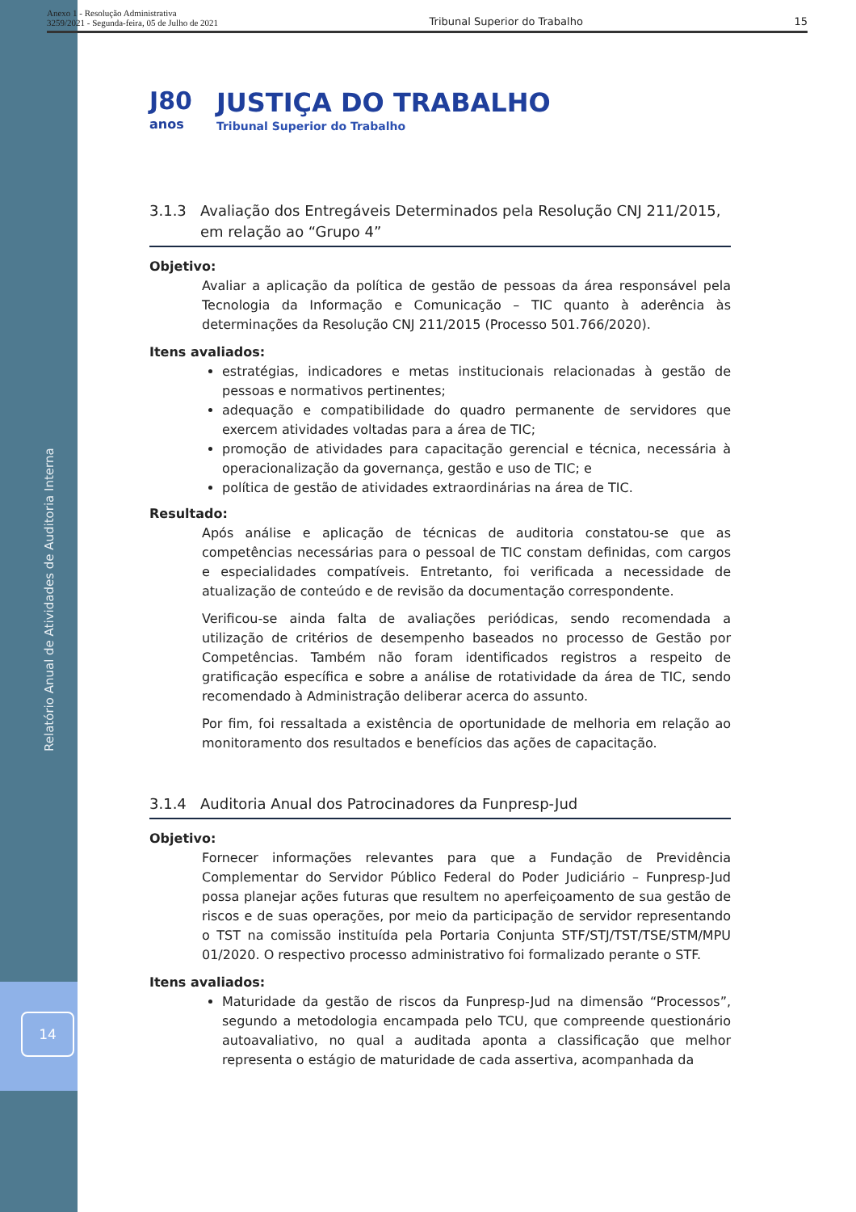Relatório Anual de Atividades de Auditoria Interna
14
Anexo 1 - Resolução Administrativa
3259/2021 - Segunda-feira, 05 de Julho de 2021
Tribunal Superior do Trabalho
15
J80
anos
JUSTIÇA DO TRABALHO
Tribunal Superior do Trabalho
3.1.3 Avaliação dos Entregáveis Determinados pela Resolução CNJ 211/2015, em relação ao “Grupo 4”
Objetivo:
Avaliar a aplicação da política de gestão de pessoas da área responsável pela Tecnologia da Informação e Comunicação – TIC quanto à aderência às determinações da Resolução CNJ 211/2015 (Processo 501.766/2020).
Itens avaliados:
estratégias, indicadores e metas institucionais relacionadas à gestão de pessoas e normativos pertinentes;
adequação e compatibilidade do quadro permanente de servidores que exercem atividades voltadas para a área de TIC;
promoção de atividades para capacitação gerencial e técnica, necessária à operacionalização da governança, gestão e uso de TIC; e
política de gestão de atividades extraordinárias na área de TIC.
Resultado:
Após análise e aplicação de técnicas de auditoria constatou-se que as competências necessárias para o pessoal de TIC constam definidas, com cargos e especialidades compatíveis. Entretanto, foi verificada a necessidade de atualização de conteúdo e de revisão da documentação correspondente.
Verificou-se ainda falta de avaliações periódicas, sendo recomendada a utilização de critérios de desempenho baseados no processo de Gestão por Competências. Também não foram identificados registros a respeito de gratificação específica e sobre a análise de rotatividade da área de TIC, sendo recomendado à Administração deliberar acerca do assunto.
Por fim, foi ressaltada a existência de oportunidade de melhoria em relação ao monitoramento dos resultados e benefícios das ações de capacitação.
3.1.4 Auditoria Anual dos Patrocinadores da Funpresp-Jud
Objetivo:
Fornecer informações relevantes para que a Fundação de Previdência Complementar do Servidor Público Federal do Poder Judiciário – Funpresp-Jud possa planejar ações futuras que resultem no aperfeiçoamento de sua gestão de riscos e de suas operações, por meio da participação de servidor representando o TST na comissão instituída pela Portaria Conjunta STF/STJ/TST/TSE/STM/MPU 01/2020. O respectivo processo administrativo foi formalizado perante o STF.
Itens avaliados:
Maturidade da gestão de riscos da Funpresp-Jud na dimensão “Processos”, segundo a metodologia encampada pelo TCU, que compreende questionário autoavaliativo, no qual a auditada aponta a classificação que melhor representa o estágio de maturidade de cada assertiva, acompanhada da